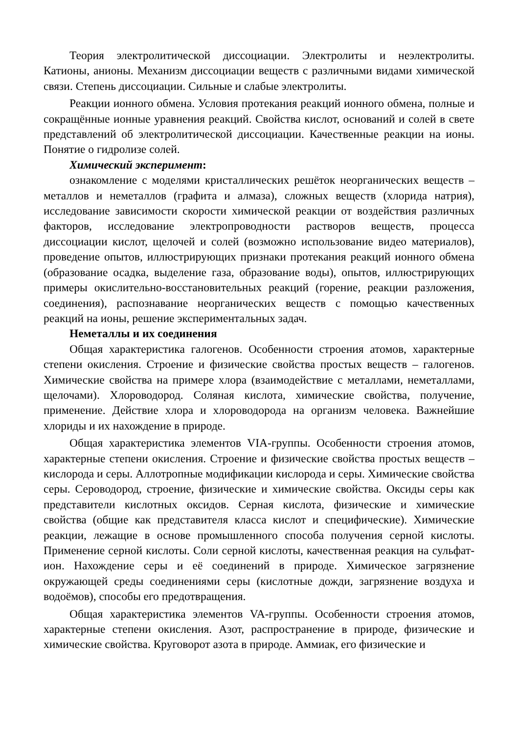Теория электролитической диссоциации. Электролиты и неэлектролиты. Катионы, анионы. Механизм диссоциации веществ с различными видами химической связи. Степень диссоциации. Сильные и слабые электролиты.
Реакции ионного обмена. Условия протекания реакций ионного обмена, полные и сокращённые ионные уравнения реакций. Свойства кислот, оснований и солей в свете представлений об электролитической диссоциации. Качественные реакции на ионы. Понятие о гидролизе солей.
Химический эксперимент:
ознакомление с моделями кристаллических решёток неорганических веществ – металлов и неметаллов (графита и алмаза), сложных веществ (хлорида натрия), исследование зависимости скорости химической реакции от воздействия различных факторов, исследование электропроводности растворов веществ, процесса диссоциации кислот, щелочей и солей (возможно использование видео материалов), проведение опытов, иллюстрирующих признаки протекания реакций ионного обмена (образование осадка, выделение газа, образование воды), опытов, иллюстрирующих примеры окислительно-восстановительных реакций (горение, реакции разложения, соединения), распознавание неорганических веществ с помощью качественных реакций на ионы, решение экспериментальных задач.
Неметаллы и их соединения
Общая характеристика галогенов. Особенности строения атомов, характерные степени окисления. Строение и физические свойства простых веществ – галогенов. Химические свойства на примере хлора (взаимодействие с металлами, неметаллами, щелочами). Хлороводород. Соляная кислота, химические свойства, получение, применение. Действие хлора и хлороводорода на организм человека. Важнейшие хлориды и их нахождение в природе.
Общая характеристика элементов VIA-группы. Особенности строения атомов, характерные степени окисления. Строение и физические свойства простых веществ – кислорода и серы. Аллотропные модификации кислорода и серы. Химические свойства серы. Сероводород, строение, физические и химические свойства. Оксиды серы как представители кислотных оксидов. Серная кислота, физические и химические свойства (общие как представителя класса кислот и специфические). Химические реакции, лежащие в основе промышленного способа получения серной кислоты. Применение серной кислоты. Соли серной кислоты, качественная реакция на сульфат-ион. Нахождение серы и её соединений в природе. Химическое загрязнение окружающей среды соединениями серы (кислотные дожди, загрязнение воздуха и водоёмов), способы его предотвращения.
Общая характеристика элементов VA-группы. Особенности строения атомов, характерные степени окисления. Азот, распространение в природе, физические и химические свойства. Круговорот азота в природе. Аммиак, его физические и